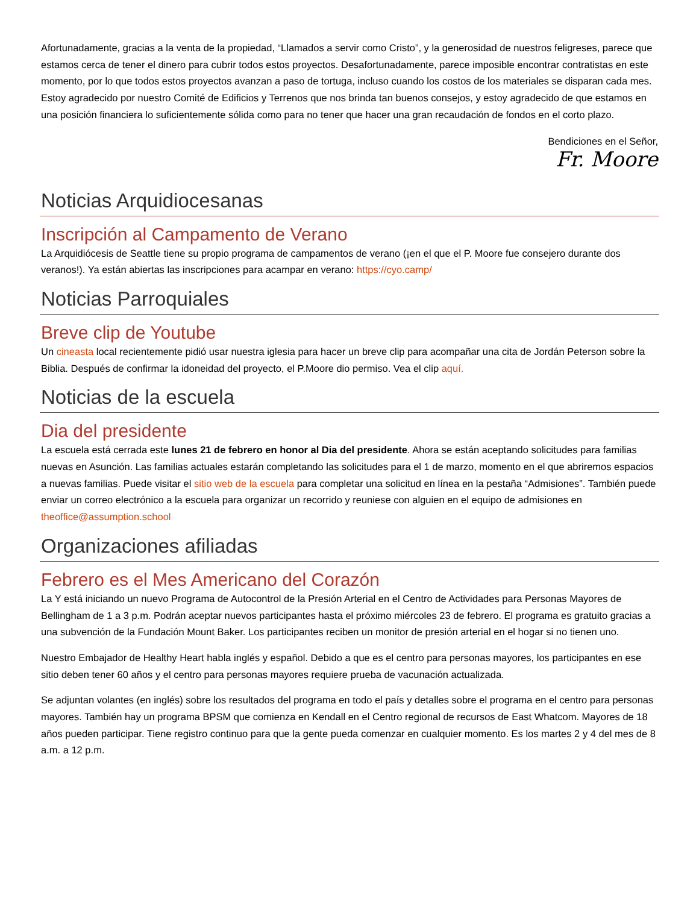Afortunadamente, gracias a la venta de la propiedad, “Llamados a servir como Cristo”, y la generosidad de nuestros feligreses, parece que estamos cerca de tener el dinero para cubrir todos estos proyectos. Desafortunadamente, parece imposible encontrar contratistas en este momento, por lo que todos estos proyectos avanzan a paso de tortuga, incluso cuando los costos de los materiales se disparan cada mes. Estoy agradecido por nuestro Comité de Edificios y Terrenos que nos brinda tan buenos consejos, y estoy agradecido de que estamos en una posición financiera lo suficientemente sólida como para no tener que hacer una gran recaudación de fondos en el corto plazo.
Bendiciones en el Señor,
Fr. Moore
Noticias Arquidiocesanas
Inscripción al Campamento de Verano
La Arquidiócesis de Seattle tiene su propio programa de campamentos de verano (¡en el que el P. Moore fue consejero durante dos veranos!). Ya están abiertas las inscripciones para acampar en verano: https://cyo.camp/
Noticias Parroquiales
Breve clip de Youtube
Un cineasta local recientemente pidió usar nuestra iglesia para hacer un breve clip para acompañar una cita de Jordán Peterson sobre la Biblia. Después de confirmar la idoneidad del proyecto, el P.Moore dio permiso. Vea el clip aquí.
Noticias de la escuela
Dia del presidente
La escuela está cerrada este lunes 21 de febrero en honor al Dia del presidente. Ahora se están aceptando solicitudes para familias nuevas en Asunción. Las familias actuales estarán completando las solicitudes para el 1 de marzo, momento en el que abriremos espacios a nuevas familias. Puede visitar el sitio web de la escuela para completar una solicitud en línea en la pestaña “Admisiones”. También puede enviar un correo electrónico a la escuela para organizar un recorrido y reuniese con alguien en el equipo de admisiones en theoffice@assumption.school
Organizaciones afiliadas
Febrero es el Mes Americano del Corazón
La Y está iniciando un nuevo Programa de Autocontrol de la Presión Arterial en el Centro de Actividades para Personas Mayores de Bellingham de 1 a 3 p.m. Podrán aceptar nuevos participantes hasta el próximo miércoles 23 de febrero. El programa es gratuito gracias a una subvención de la Fundación Mount Baker. Los participantes reciben un monitor de presión arterial en el hogar si no tienen uno.
Nuestro Embajador de Healthy Heart habla inglés y español. Debido a que es el centro para personas mayores, los participantes en ese sitio deben tener 60 años y el centro para personas mayores requiere prueba de vacunación actualizada.
Se adjuntan volantes (en inglés) sobre los resultados del programa en todo el país y detalles sobre el programa en el centro para personas mayores. También hay un programa BPSM que comienza en Kendall en el Centro regional de recursos de East Whatcom. Mayores de 18 años pueden participar. Tiene registro continuo para que la gente pueda comenzar en cualquier momento. Es los martes 2 y 4 del mes de 8 a.m. a 12 p.m.